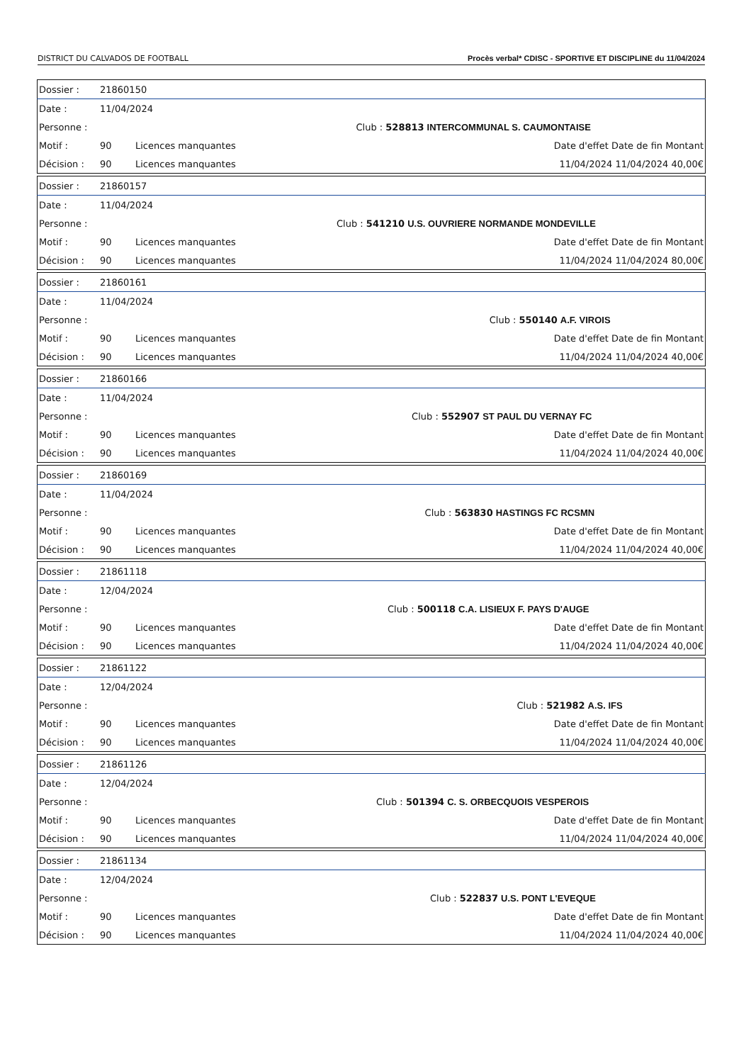DISTRICT DU CALVADOS DE FOOTBALL Procès verbal* CDISC - SPORTIVE ET DISCIPLINE du 11/04/2024
| Dossier : | 21860150 | | | |
| Date : | 11/04/2024 | | | |
| Personne : | | | Club : 528813 | INTERCOMMUNAL S. CAUMONTAISE |
| Motif : | 90 | Licences manquantes | Date d'effet Date de fin Montant | |
| Décision : | 90 | Licences manquantes | 11/04/2024 11/04/2024 40,00€ | |
| Dossier : | 21860157 | | | |
| Date : | 11/04/2024 | | | |
| Personne : | | | Club : 541210 | U.S. OUVRIERE NORMANDE MONDEVILLE |
| Motif : | 90 | Licences manquantes | Date d'effet Date de fin Montant | |
| Décision : | 90 | Licences manquantes | 11/04/2024 11/04/2024 80,00€ | |
| Dossier : | 21860161 | | | |
| Date : | 11/04/2024 | | | |
| Personne : | | | Club : 550140 | A.F. VIROIS |
| Motif : | 90 | Licences manquantes | Date d'effet Date de fin Montant | |
| Décision : | 90 | Licences manquantes | 11/04/2024 11/04/2024 40,00€ | |
| Dossier : | 21860166 | | | |
| Date : | 11/04/2024 | | | |
| Personne : | | | Club : 552907 | ST PAUL DU VERNAY FC |
| Motif : | 90 | Licences manquantes | Date d'effet Date de fin Montant | |
| Décision : | 90 | Licences manquantes | 11/04/2024 11/04/2024 40,00€ | |
| Dossier : | 21860169 | | | |
| Date : | 11/04/2024 | | | |
| Personne : | | | Club : 563830 | HASTINGS FC RCSMN |
| Motif : | 90 | Licences manquantes | Date d'effet Date de fin Montant | |
| Décision : | 90 | Licences manquantes | 11/04/2024 11/04/2024 40,00€ | |
| Dossier : | 21861118 | | | |
| Date : | 12/04/2024 | | | |
| Personne : | | | Club : 500118 | C.A. LISIEUX F. PAYS D'AUGE |
| Motif : | 90 | Licences manquantes | Date d'effet Date de fin Montant | |
| Décision : | 90 | Licences manquantes | 11/04/2024 11/04/2024 40,00€ | |
| Dossier : | 21861122 | | | |
| Date : | 12/04/2024 | | | |
| Personne : | | | Club : 521982 | A.S. IFS |
| Motif : | 90 | Licences manquantes | Date d'effet Date de fin Montant | |
| Décision : | 90 | Licences manquantes | 11/04/2024 11/04/2024 40,00€ | |
| Dossier : | 21861126 | | | |
| Date : | 12/04/2024 | | | |
| Personne : | | | Club : 501394 | C. S. ORBECQUOIS VESPEROIS |
| Motif : | 90 | Licences manquantes | Date d'effet Date de fin Montant | |
| Décision : | 90 | Licences manquantes | 11/04/2024 11/04/2024 40,00€ | |
| Dossier : | 21861134 | | | |
| Date : | 12/04/2024 | | | |
| Personne : | | | Club : 522837 | U.S. PONT L'EVEQUE |
| Motif : | 90 | Licences manquantes | Date d'effet Date de fin Montant | |
| Décision : | 90 | Licences manquantes | 11/04/2024 11/04/2024 40,00€ | |